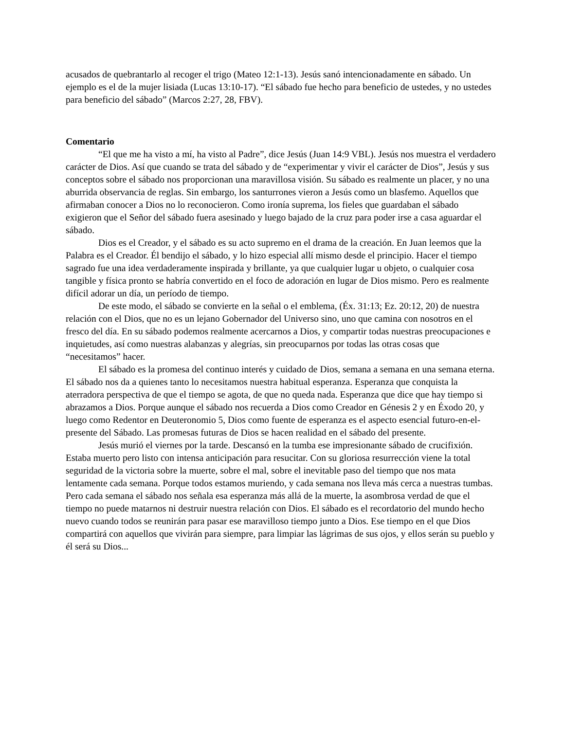acusados de quebrantarlo al recoger el trigo (Mateo 12:1-13). Jesús sanó intencionadamente en sábado. Un ejemplo es el de la mujer lisiada (Lucas 13:10-17). “El sábado fue hecho para beneficio de ustedes, y no ustedes para beneficio del sábado” (Marcos 2:27, 28, FBV).
Comentario
“El que me ha visto a mí, ha visto al Padre”, dice Jesús (Juan 14:9 VBL). Jesús nos muestra el verdadero carácter de Dios. Así que cuando se trata del sábado y de “experimentar y vivir el carácter de Dios”, Jesús y sus conceptos sobre el sábado nos proporcionan una maravillosa visión. Su sábado es realmente un placer, y no una aburrida observancia de reglas. Sin embargo, los santurrones vieron a Jesús como un blasfemo. Aquellos que afirmaban conocer a Dios no lo reconocieron. Como ironía suprema, los fieles que guardaban el sábado exigieron que el Señor del sábado fuera asesinado y luego bajado de la cruz para poder irse a casa aguardar el sábado.
Dios es el Creador, y el sábado es su acto supremo en el drama de la creación. En Juan leemos que la Palabra es el Creador. Él bendijo el sábado, y lo hizo especial allí mismo desde el principio. Hacer el tiempo sagrado fue una idea verdaderamente inspirada y brillante, ya que cualquier lugar u objeto, o cualquier cosa tangible y física pronto se habría convertido en el foco de adoración en lugar de Dios mismo. Pero es realmente difícil adorar un día, un período de tiempo.
De este modo, el sábado se convierte en la señal o el emblema, (Éx. 31:13; Ez. 20:12, 20) de nuestra relación con el Dios, que no es un lejano Gobernador del Universo sino, uno que camina con nosotros en el fresco del día. En su sábado podemos realmente acercarnos a Dios, y compartir todas nuestras preocupaciones e inquietudes, así como nuestras alabanzas y alegrías, sin preocuparnos por todas las otras cosas que “necesitamos” hacer.
El sábado es la promesa del continuo interés y cuidado de Dios, semana a semana en una semana eterna. El sábado nos da a quienes tanto lo necesitamos nuestra habitual esperanza. Esperanza que conquista la aterradora perspectiva de que el tiempo se agota, de que no queda nada. Esperanza que dice que hay tiempo si abrazamos a Dios. Porque aunque el sábado nos recuerda a Dios como Creador en Génesis 2 y en Éxodo 20, y luego como Redentor en Deuteronomio 5, Dios como fuente de esperanza es el aspecto esencial futuro-en-el-presente del Sábado. Las promesas futuras de Dios se hacen realidad en el sábado del presente.
Jesús murió el viernes por la tarde. Descansó en la tumba ese impresionante sábado de crucifixión. Estaba muerto pero listo con intensa anticipación para resucitar. Con su gloriosa resurrección viene la total seguridad de la victoria sobre la muerte, sobre el mal, sobre el inevitable paso del tiempo que nos mata lentamente cada semana. Porque todos estamos muriendo, y cada semana nos lleva más cerca a nuestras tumbas. Pero cada semana el sábado nos señala esa esperanza más allá de la muerte, la asombrosa verdad de que el tiempo no puede matarnos ni destruir nuestra relación con Dios. El sábado es el recordatorio del mundo hecho nuevo cuando todos se reunirán para pasar ese maravilloso tiempo junto a Dios. Ese tiempo en el que Dios compartirá con aquellos que vivirán para siempre, para limpiar las lágrimas de sus ojos, y ellos serán su pueblo y él será su Dios...